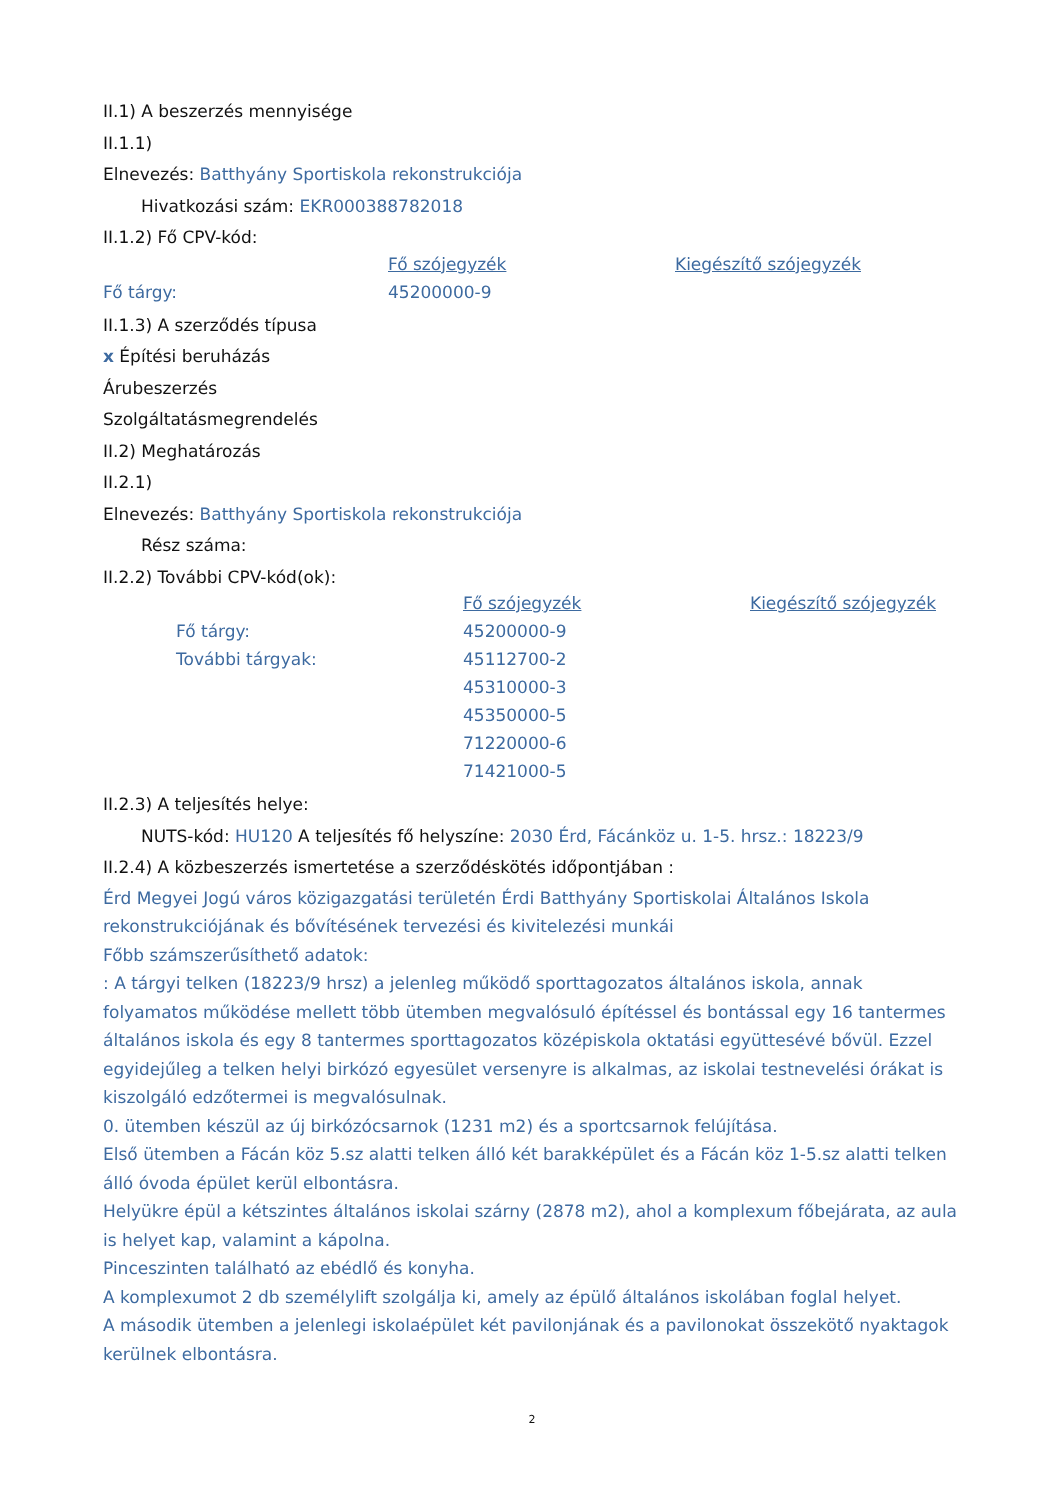II.1) A beszerzés mennyisége
II.1.1)
Elnevezés: Batthyány Sportiskola rekonstrukciója
Hivatkozási szám: EKR000388782018
II.1.2) Fő CPV-kód:
| | Fő szójegyzék | Kiegészítő szójegyzék |
| Fő tárgy: | 45200000-9 | |
II.1.3) A szerződés típusa
x Építési beruházás
Árubeszerzés
Szolgáltatásmegrendelés
II.2) Meghatározás
II.2.1)
Elnevezés: Batthyány Sportiskola rekonstrukciója
Rész száma:
II.2.2) További CPV-kód(ok):
| | Fő szójegyzék | Kiegészítő szójegyzék |
| Fő tárgy: | 45200000-9 | |
| További tárgyak: | 45112700-2 | |
| | 45310000-3 | |
| | 45350000-5 | |
| | 71220000-6 | |
| | 71421000-5 | |
II.2.3) A teljesítés helye:
NUTS-kód: HU120 A teljesítés fő helyszíne: 2030 Érd, Fácánköz u. 1-5. hrsz.: 18223/9
II.2.4) A közbeszerzés ismertetése a szerződéskötés időpontjában :
Érd Megyei Jogú város közigazgatási területén Érdi Batthyány Sportiskolai Általános Iskola rekonstrukciójának és bővítésének tervezési és kivitelezési munkái
Főbb számszerűsíthető adatok:
: A tárgyi telken (18223/9 hrsz) a jelenleg működő sporttagozatos általános iskola, annak folyamatos működése mellett több ütemben megvalósuló építéssel és bontással egy 16 tantermes általános iskola és egy 8 tantermes sporttagozatos középiskola oktatási együttesévé bővül. Ezzel egyidejűleg a telken helyi birkózó egyesület versenyre is alkalmas, az iskolai testnevelési órákat is kiszolgáló edzőtermei is megvalósulnak.
0. ütemben készül az új birkózócsarnok (1231 m2) és a sportcsarnok felújítása.
Első ütemben a Fácán köz 5.sz alatti telken álló két barakképület és a Fácán köz 1-5.sz alatti telken álló óvoda épület kerül elbontásra.
Helyükre épül a kétszintes általános iskolai szárny (2878 m2), ahol a komplexum főbejárata, az aula is helyet kap, valamint a kápolna.
Pinceszinten található az ebédlő és konyha.
A komplexumot 2 db személylift szolgálja ki, amely az épülő általános iskolában foglal helyet.
A második ütemben a jelenlegi iskolaépület két pavilonjának és a pavilonokat összekötő nyaktagok kerülnek elbontásra.
2